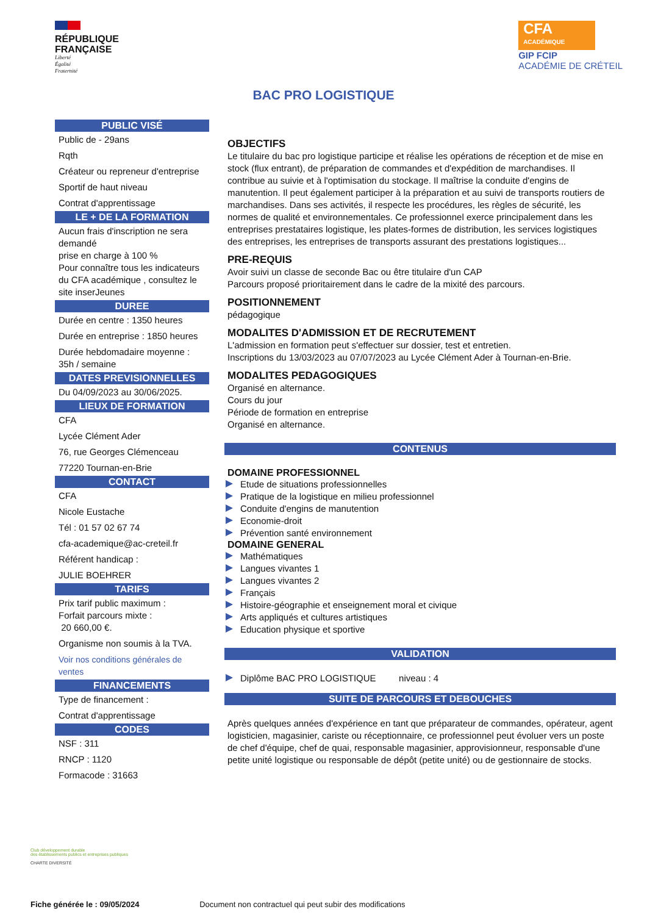RÉPUBLIQUE
FRANÇAISE
Liberté
Égalité
Fraternité
CFA
ACADÉMIQUE
GIP FCIP
ACADÉMIE DE CRÉTEIL
BAC PRO LOGISTIQUE
PUBLIC VISÉ
Public de - 29ans
Rqth
Créateur ou repreneur d'entreprise
Sportif de haut niveau
Contrat d'apprentissage
LE + DE LA FORMATION
Aucun frais d'inscription ne sera demandé
prise en charge à 100 %
Pour connaître tous les indicateurs du CFA académique , consultez le site inserJeunes
DUREE
Durée en centre : 1350 heures
Durée en entreprise : 1850 heures
Durée hebdomadaire moyenne : 35h / semaine
DATES PREVISIONNELLES
Du 04/09/2023 au 30/06/2025.
LIEUX DE FORMATION
CFA
Lycée Clément Ader
76, rue Georges Clémenceau
77220 Tournan-en-Brie
CONTACT
CFA
Nicole Eustache
Tél : 01 57 02 67 74
cfa-academique@ac-creteil.fr
Référent handicap :
JULIE BOEHRER
TARIFS
Prix tarif public maximum :
Forfait parcours mixte :
20 660,00 €.
Organisme non soumis à la TVA.
Voir nos conditions générales de ventes
FINANCEMENTS
Type de financement :
Contrat d'apprentissage
CODES
NSF : 311
RNCP : 1120
Formacode : 31663
OBJECTIFS
Le titulaire du bac pro logistique participe et réalise les opérations de réception et de mise en stock (flux entrant), de préparation de commandes et d'expédition de marchandises. Il contribue au suivie et à l'optimisation du stockage. Il maîtrise la conduite d'engins de manutention. Il peut également participer à la préparation et au suivi de transports routiers de marchandises. Dans ses activités, il respecte les procédures, les règles de sécurité, les normes de qualité et environnementales. Ce professionnel exerce principalement dans les entreprises prestataires logistique, les plates-formes de distribution, les services logistiques des entreprises, les entreprises de transports assurant des prestations logistiques...
PRE-REQUIS
Avoir suivi un classe de seconde Bac ou être titulaire d'un CAP
Parcours proposé prioritairement dans le cadre de la mixité des parcours.
POSITIONNEMENT
pédagogique
MODALITES D'ADMISSION ET DE RECRUTEMENT
L'admission en formation peut s'effectuer sur dossier, test et entretien.
Inscriptions du 13/03/2023 au 07/07/2023 au Lycée Clément Ader à Tournan-en-Brie.
MODALITES PEDAGOGIQUES
Organisé en alternance.
Cours du jour
Période de formation en entreprise
Organisé en alternance.
CONTENUS
DOMAINE PROFESSIONNEL
Etude de situations professionnelles
Pratique de la logistique en milieu professionnel
Conduite d'engins de manutention
Economie-droit
Prévention santé environnement
DOMAINE GENERAL
Mathématiques
Langues vivantes 1
Langues vivantes 2
Français
Histoire-géographie et enseignement moral et civique
Arts appliqués et cultures artistiques
Education physique et sportive
VALIDATION
Diplôme BAC PRO LOGISTIQUE niveau : 4
SUITE DE PARCOURS ET DEBOUCHES
Après quelques années d'expérience en tant que préparateur de commandes, opérateur, agent logisticien, magasinier, cariste ou réceptionnaire, ce professionnel peut évoluer vers un poste de chef d'équipe, chef de quai, responsable magasinier, approvisionneur, responsable d'une petite unité logistique ou responsable de dépôt (petite unité) ou de gestionnaire de stocks.
Club développement durable
des établissements publics et entreprises publiques
CHARTE DIVERSITÉ
Fiche générée le : 09/05/2024 Document non contractuel qui peut subir des modifications